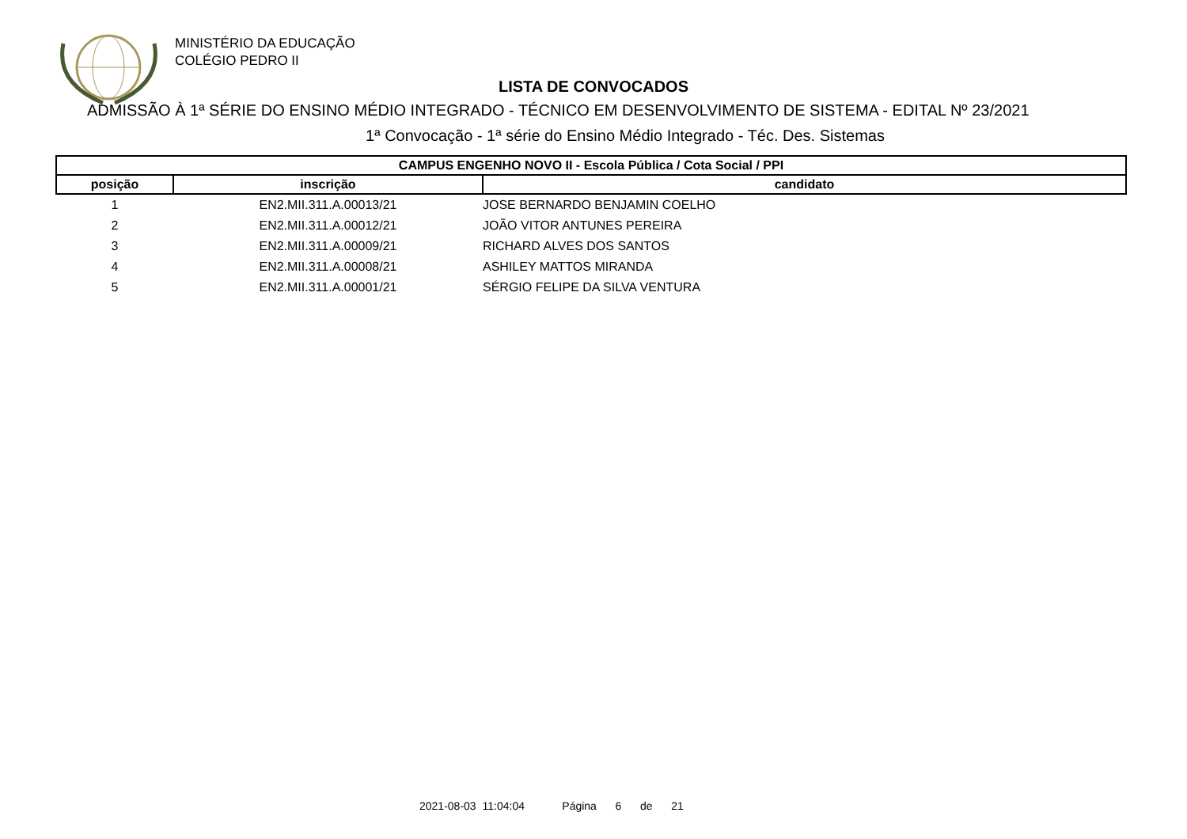MINISTÉRIO DA EDUCAÇÃO
COLÉGIO PEDRO II
LISTA DE CONVOCADOS
ADMISSÃO À 1ª SÉRIE DO ENSINO MÉDIO INTEGRADO - TÉCNICO EM DESENVOLVIMENTO DE SISTEMA - EDITAL Nº 23/2021
1ª Convocação - 1ª série do Ensino Médio Integrado - Téc. Des. Sistemas
| CAMPUS ENGENHO NOVO II - Escola Pública / Cota Social / PPI | | |
| --- | --- | --- |
| posição | inscrição | candidato |
| 1 | EN2.MII.311.A.00013/21 | JOSE BERNARDO BENJAMIN COELHO |
| 2 | EN2.MII.311.A.00012/21 | JOÃO VITOR ANTUNES PEREIRA |
| 3 | EN2.MII.311.A.00009/21 | RICHARD ALVES DOS SANTOS |
| 4 | EN2.MII.311.A.00008/21 | ASHILEY MATTOS MIRANDA |
| 5 | EN2.MII.311.A.00001/21 | SÉRGIO FELIPE DA SILVA VENTURA |
2021-08-03 11:04:04 Página 6 de 21